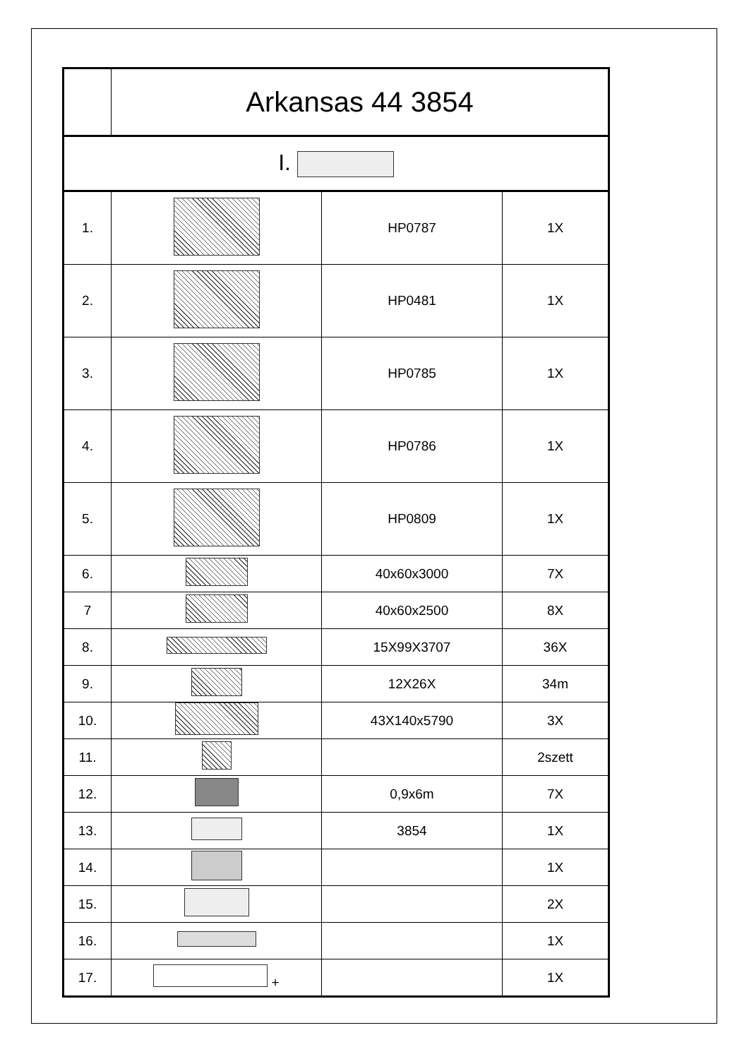| | Arkansas 44 3854 | | |
| --- | --- | --- | --- |
| I. | | | |
| 1. | | HP0787 | 1X |
| 2. | | HP0481 | 1X |
| 3. | | HP0785 | 1X |
| 4. | | HP0786 | 1X |
| 5. | | HP0809 | 1X |
| 6. | | 40x60x3000 | 7X |
| 7 | | 40x60x2500 | 8X |
| 8. | | 15X99X3707 | 36X |
| 9. | | 12X26X | 34m |
| 10. | | 43X140x5790 | 3X |
| 11. | | | 2szett |
| 12. | | 0,9x6m | 7X |
| 13. | | 3854 | 1X |
| 14. | | | 1X |
| 15. | | | 2X |
| 16. | | | 1X |
| 17. | + | | 1X |